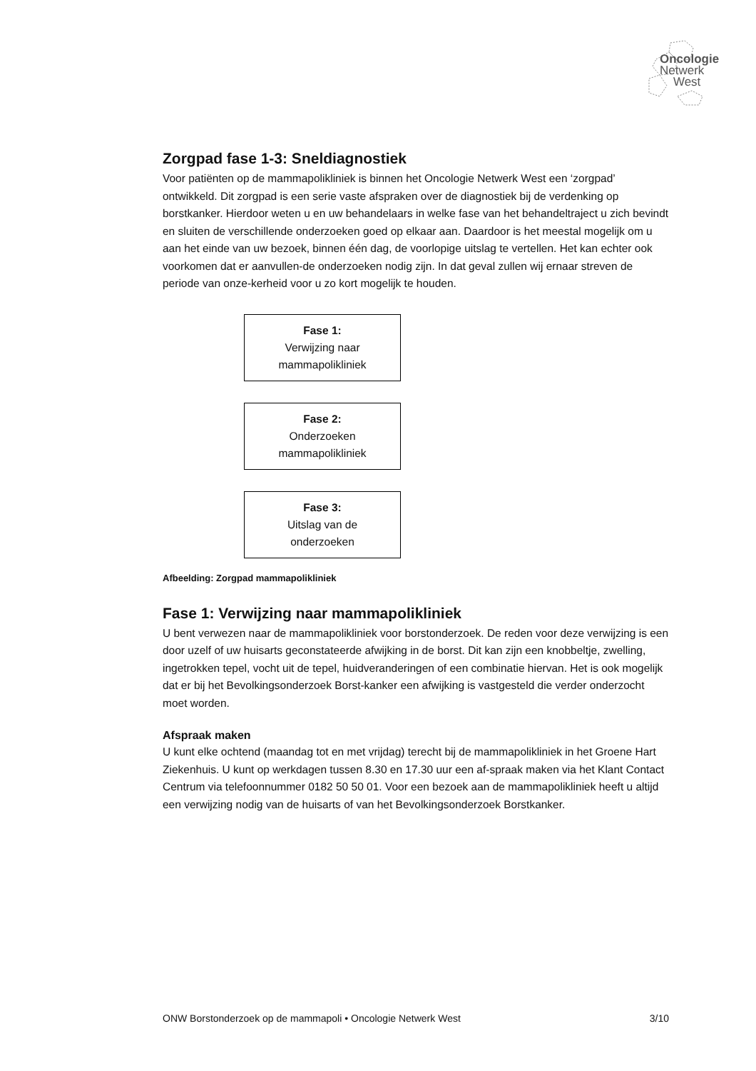Oncologie
Netwerk
West
Zorgpad fase 1-3: Sneldiagnostiek
Voor patiënten op de mammapolikliniek is binnen het Oncologie Netwerk West een ‘zorgpad’ ontwikkeld. Dit zorgpad is een serie vaste afspraken over de diagnostiek bij de verdenking op borstkanker. Hierdoor weten u en uw behandelaars in welke fase van het behandeltraject u zich bevindt en sluiten de verschillende onderzoeken goed op elkaar aan. Daardoor is het meestal mogelijk om u aan het einde van uw bezoek, binnen één dag, de voorlopige uitslag te vertellen. Het kan echter ook voorkomen dat er aanvullen-de onderzoeken nodig zijn. In dat geval zullen wij ernaar streven de periode van onze-kerheid voor u zo kort mogelijk te houden.
Fase 1:
Verwijzing naar
mammapolikliniek
Fase 2:
Onderzoeken
mammapolikliniek
Fase 3:
Uitslag van de
onderzoeken
Afbeelding: Zorgpad mammapolikliniek
Fase 1: Verwijzing naar mammapolikliniek
U bent verwezen naar de mammapolikliniek voor borstonderzoek. De reden voor deze verwijzing is een door uzelf of uw huisarts geconstateerde afwijking in de borst. Dit kan zijn een knobbeltje, zwelling, ingetrokken tepel, vocht uit de tepel, huidveranderingen of een combinatie hiervan. Het is ook mogelijk dat er bij het Bevolkingsonderzoek Borst-kanker een afwijking is vastgesteld die verder onderzocht moet worden.
Afspraak maken
U kunt elke ochtend (maandag tot en met vrijdag) terecht bij de mammapolikliniek in het Groene Hart Ziekenhuis. U kunt op werkdagen tussen 8.30 en 17.30 uur een af-spraak maken via het Klant Contact Centrum via telefoonnummer 0182 50 50 01. Voor een bezoek aan de mammapolikliniek heeft u altijd een verwijzing nodig van de huisarts of van het Bevolkingsonderzoek Borstkanker.
ONW Borstonderzoek op de mammapoli • Oncologie Netwerk West 3/10